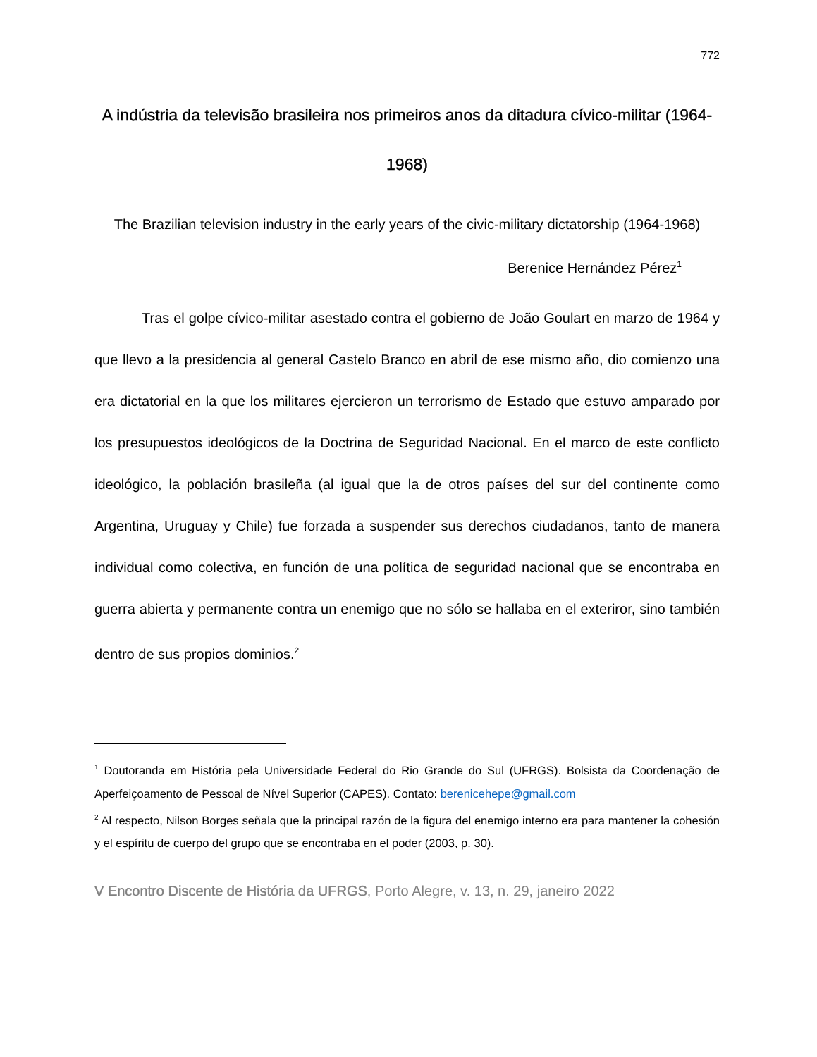772
A indústria da televisão brasileira nos primeiros anos da ditadura cívico-militar (1964-1968)
The Brazilian television industry in the early years of the civic-military dictatorship (1964-1968)
Berenice Hernández Pérez<sup>1</sup>
Tras el golpe cívico-militar asestado contra el gobierno de João Goulart en marzo de 1964 y que llevo a la presidencia al general Castelo Branco en abril de ese mismo año, dio comienzo una era dictatorial en la que los militares ejercieron un terrorismo de Estado que estuvo amparado por los presupuestos ideológicos de la Doctrina de Seguridad Nacional. En el marco de este conflicto ideológico, la población brasileña (al igual que la de otros países del sur del continente como Argentina, Uruguay y Chile) fue forzada a suspender sus derechos ciudadanos, tanto de manera individual como colectiva, en función de una política de seguridad nacional que se encontraba en guerra abierta y permanente contra un enemigo que no sólo se hallaba en el exteriror, sino también dentro de sus propios dominios.<sup>2</sup>
<sup>1</sup> Doutoranda em História pela Universidade Federal do Rio Grande do Sul (UFRGS). Bolsista da Coordenação de Aperfeiçoamento de Pessoal de Nível Superior (CAPES). Contato: berenicehepe@gmail.com
<sup>2</sup> Al respecto, Nilson Borges señala que la principal razón de la figura del enemigo interno era para mantener la cohesión y el espíritu de cuerpo del grupo que se encontraba en el poder (2003, p. 30).
V Encontro Discente de História da UFRGS, Porto Alegre, v. 13, n. 29, janeiro 2022